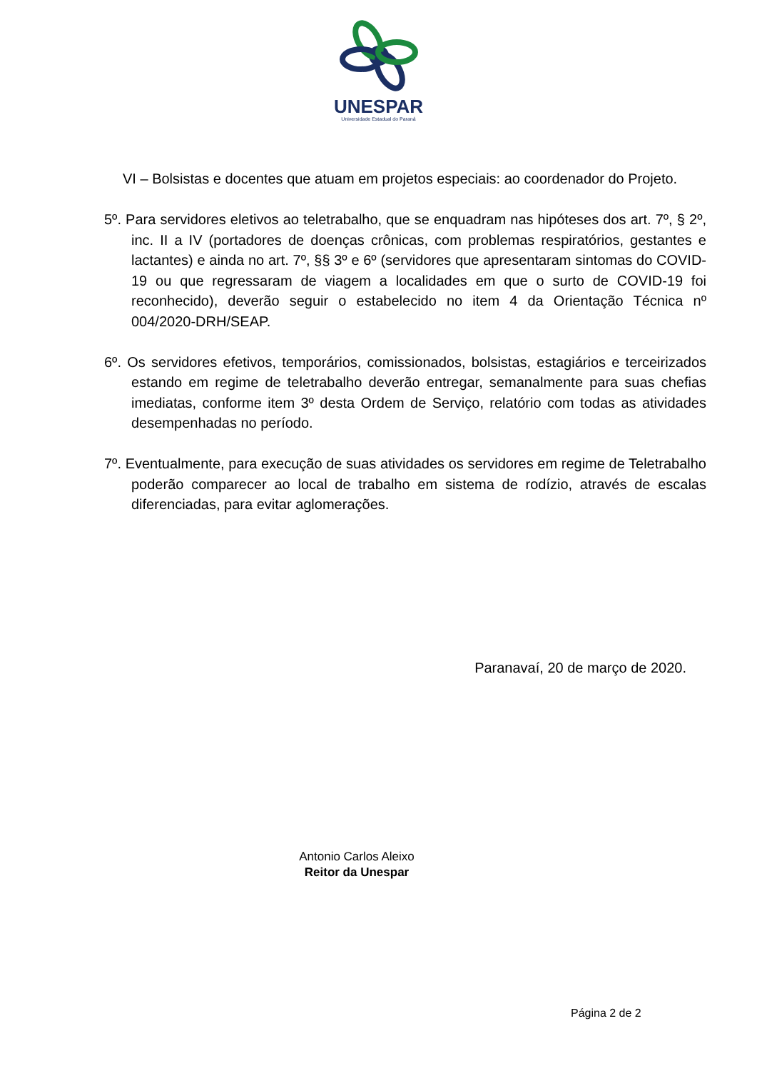UNESPAR
Universidade Estadual do Paraná
VI – Bolsistas e docentes que atuam em projetos especiais: ao coordenador do Projeto.
5º. Para servidores eletivos ao teletrabalho, que se enquadram nas hipóteses dos art. 7º, § 2º, inc. II a IV (portadores de doenças crônicas, com problemas respiratórios, gestantes e lactantes) e ainda no art. 7º, §§ 3º e 6º (servidores que apresentaram sintomas do COVID-19 ou que regressaram de viagem a localidades em que o surto de COVID-19 foi reconhecido), deverão seguir o estabelecido no item 4 da Orientação Técnica nº 004/2020-DRH/SEAP.
6º. Os servidores efetivos, temporários, comissionados, bolsistas, estagiários e terceirizados estando em regime de teletrabalho deverão entregar, semanalmente para suas chefias imediatas, conforme item 3º desta Ordem de Serviço, relatório com todas as atividades desempenhadas no período.
7º. Eventualmente, para execução de suas atividades os servidores em regime de Teletrabalho poderão comparecer ao local de trabalho em sistema de rodízio, através de escalas diferenciadas, para evitar aglomerações.
Paranavaí, 20 de março de 2020.
Antonio Carlos Aleixo
Reitor da Unespar
Página 2 de 2